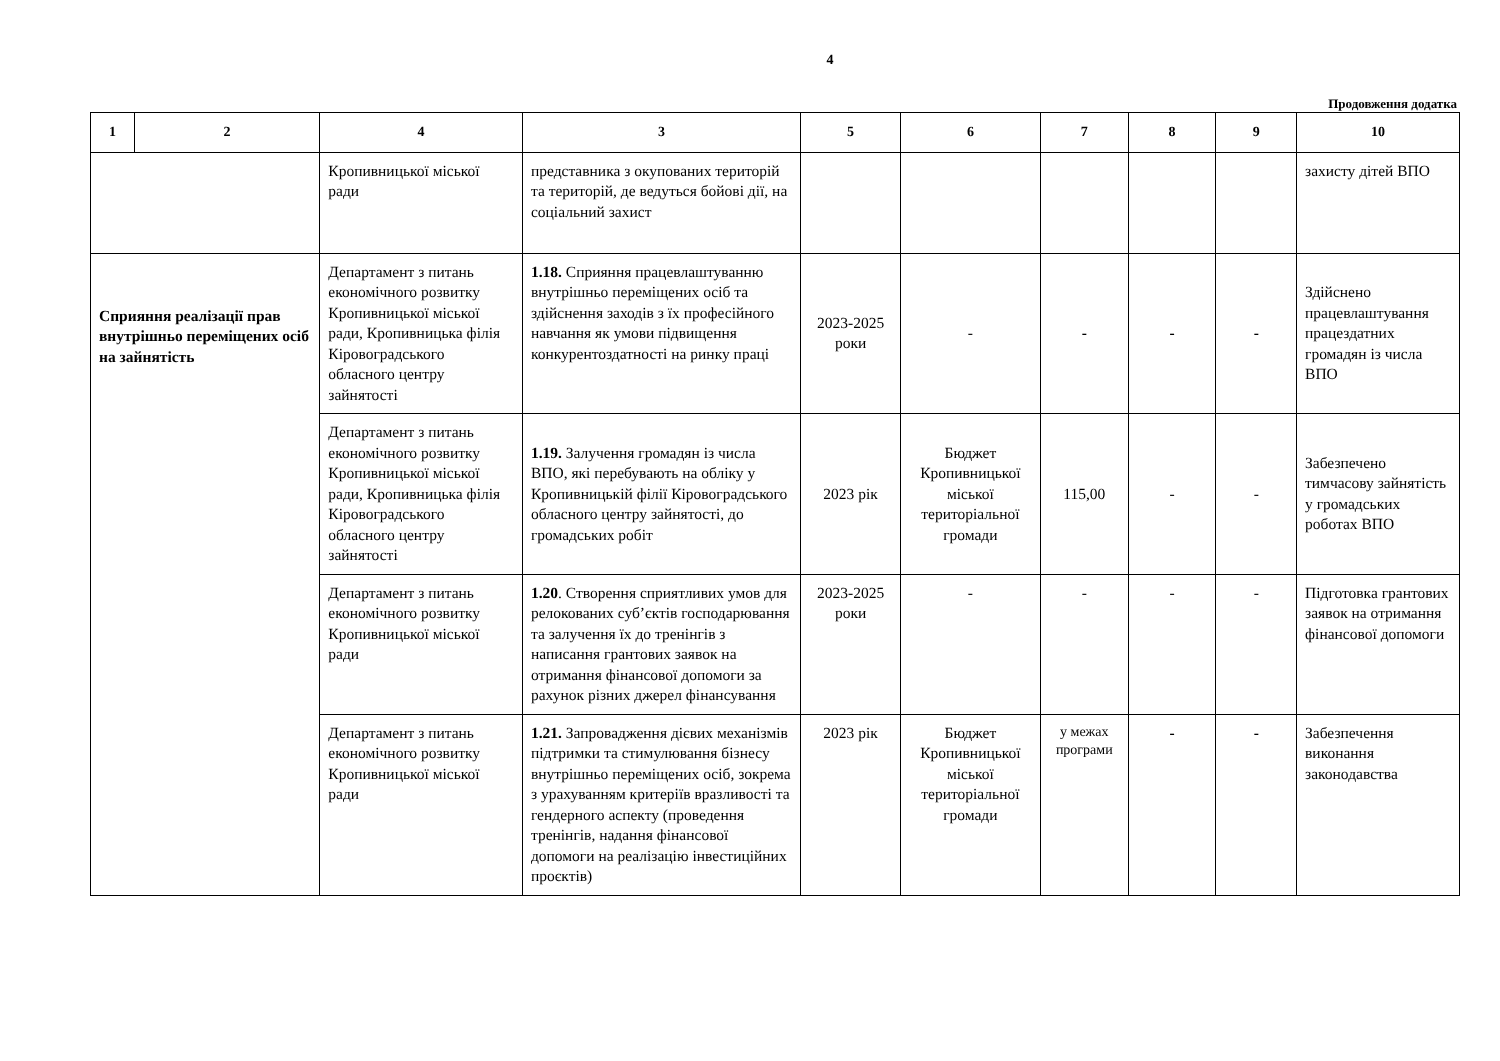4
Продовження додатка
| 1 | 2 | 4 | 3 | 5 | 6 | 7 | 8 | 9 | 10 |
| --- | --- | --- | --- | --- | --- | --- | --- | --- | --- |
| | | Кропивницької міської ради | представника з окупованих територій та територій, де ведуться бойові дії, на соціальний захист | | | | | | захисту дітей ВПО |
| Сприяння реалізації прав внутрішньо переміщених осіб на зайнятість | | Департамент з питань економічного розвитку Кропивницької міської ради, Кропивницька філія Кіровоградського обласного центру зайнятості | 1.18. Сприяння працевлаштуванню внутрішньо переміщених осіб та здійснення заходів з їх професійного навчання як умови підвищення конкурентоздатності на ринку праці | 2023-2025 роки | - | - | - | - | Здійснено працевлаштування працездатних громадян із числа ВПО |
| | | Департамент з питань економічного розвитку Кропивницької міської ради, Кропивницька філія Кіровоградського обласного центру зайнятості | 1.19. Залучення громадян із числа ВПО, які перебувають на обліку у Кропивницькій філії Кіровоградського обласного центру зайнятості, до громадських робіт | 2023 рік | Бюджет Кропивницької міської територіальної громади | 115,00 | - | - | Забезпечено тимчасову зайнятість у громадських роботах ВПО |
| | | Департамент з питань економічного розвитку Кропивницької міської ради | 1.20 . Створення сприятливих умов для релокованих суб’єктів господарювання та залучення їх до тренінгів з написання грантових заявок на отримання фінансової допомоги за рахунок різних джерел фінансування | 2023-2025 роки | - | - | - | - | Підготовка грантових заявок на отримання фінансової допомоги |
| | | Департамент з питань економічного розвитку Кропивницької міської ради | 1.21. Запровадження дієвих механізмів підтримки та стимулювання бізнесу внутрішньо переміщених осіб, зокрема з урахуванням критеріїв вразливості та гендерного аспекту (проведення тренінгів, надання фінансової допомоги на реалізацію інвестиційних проєктів) | 2023 рік | Бюджет Кропивницької міської територіальної громади | у межах програми | - | - | Забезпечення виконання законодавства |